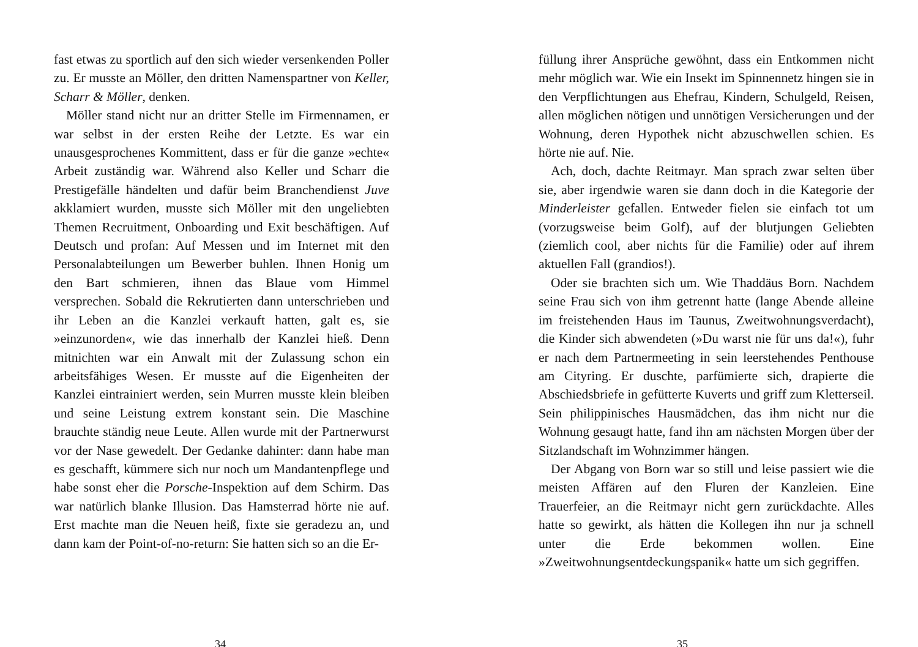fast etwas zu sportlich auf den sich wieder versenkenden Poller zu. Er musste an Möller, den dritten Namenspartner von Keller, Scharr & Möller, denken.
Möller stand nicht nur an dritter Stelle im Firmennamen, er war selbst in der ersten Reihe der Letzte. Es war ein unausgesprochenes Kommittent, dass er für die ganze »echte« Arbeit zuständig war. Während also Keller und Scharr die Prestigefälle händelten und dafür beim Branchendienst Juve akklamiert wurden, musste sich Möller mit den ungeliebten Themen Recruitment, Onboarding und Exit beschäftigen. Auf Deutsch und profan: Auf Messen und im Internet mit den Personalabteilungen um Bewerber buhlen. Ihnen Honig um den Bart schmieren, ihnen das Blaue vom Himmel versprechen. Sobald die Rekrutierten dann unterschrieben und ihr Leben an die Kanzlei verkauft hatten, galt es, sie »einzunorden«, wie das innerhalb der Kanzlei hieß. Denn mitnichten war ein Anwalt mit der Zulassung schon ein arbeitsfähiges Wesen. Er musste auf die Eigenheiten der Kanzlei eintrainiert werden, sein Murren musste klein bleiben und seine Leistung extrem konstant sein. Die Maschine brauchte ständig neue Leute. Allen wurde mit der Partnerwurst vor der Nase gewedelt. Der Gedanke dahinter: dann habe man es geschafft, kümmere sich nur noch um Mandantenpflege und habe sonst eher die Porsche-Inspektion auf dem Schirm. Das war natürlich blanke Illusion. Das Hamsterrad hörte nie auf. Erst machte man die Neuen heiß, fixte sie geradezu an, und dann kam der Point-of-no-return: Sie hatten sich so an die Er-
34
füllung ihrer Ansprüche gewöhnt, dass ein Entkommen nicht mehr möglich war. Wie ein Insekt im Spinnennetz hingen sie in den Verpflichtungen aus Ehefrau, Kindern, Schulgeld, Reisen, allen möglichen nötigen und unnötigen Versicherungen und der Wohnung, deren Hypothek nicht abzuschwellen schien. Es hörte nie auf. Nie.
Ach, doch, dachte Reitmayr. Man sprach zwar selten über sie, aber irgendwie waren sie dann doch in die Kategorie der Minderleister gefallen. Entweder fielen sie einfach tot um (vorzugsweise beim Golf), auf der blutjungen Geliebten (ziemlich cool, aber nichts für die Familie) oder auf ihrem aktuellen Fall (grandios!).
Oder sie brachten sich um. Wie Thaddäus Born. Nachdem seine Frau sich von ihm getrennt hatte (lange Abende alleine im freistehenden Haus im Taunus, Zweitwohnungsverdacht), die Kinder sich abwendeten (»Du warst nie für uns da!«), fuhr er nach dem Partnermeeting in sein leerstehendes Penthouse am Cityring. Er duschte, parfümierte sich, drapierte die Abschiedsbriefe in gefütterte Kuverts und griff zum Kletterseil. Sein philippinisches Hausmädchen, das ihm nicht nur die Wohnung gesaugt hatte, fand ihn am nächsten Morgen über der Sitzlandschaft im Wohnzimmer hängen.
Der Abgang von Born war so still und leise passiert wie die meisten Affären auf den Fluren der Kanzleien. Eine Trauerfeier, an die Reitmayr nicht gern zurückdachte. Alles hatte so gewirkt, als hätten die Kollegen ihn nur ja schnell unter die Erde bekommen wollen. Eine »Zweitwohnungsentdeckungspanik« hatte um sich gegriffen.
35